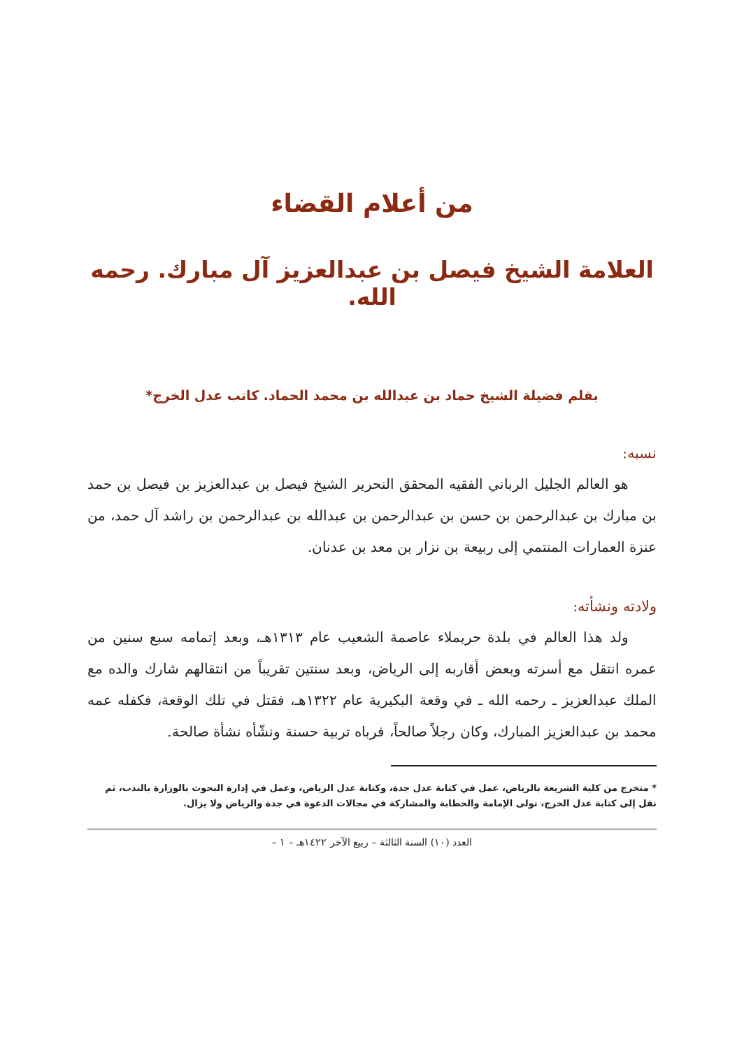من أعلام القضاء
العلامة الشيخ فيصل بن عبدالعزيز آل مبارك. رحمه الله.
بقلم فضيلة الشيخ حماد بن عبدالله بن محمد الحماد. كاتب عدل الخرج*
نسبه:
هو العالم الجليل الرباني الفقيه المحقق النحرير الشيخ فيصل بن عبدالعزيز بن فيصل بن حمد بن مبارك بن عبدالرحمن بن حسن بن عبدالرحمن بن عبدالله بن عبدالرحمن بن راشد آل حمد، من عنزة العمارات المنتمي إلى ربيعة بن نزار بن معد بن عدنان.
ولادته ونشأته:
ولد هذا العالم في بلدة حريملاء عاصمة الشعيب عام ١٣١٣هـ، وبعد إتمامه سبع سنين من عمره انتقل مع أسرته وبعض أقاربه إلى الرياض، وبعد سنتين تقريباً من انتقالهم شارك والده مع الملك عبدالعزيز ـ رحمه الله ـ في وقعة البكيرية عام ١٣٢٢هـ، فقتل في تلك الوقعة، فكفله عمه محمد بن عبدالعزيز المبارك، وكان رجلاً صالحاً، فرباه تربية حسنة ونشّأه نشأة صالحة.
* متخرج من كلية الشريعة بالرياض، عمل في كتابة عدل جدة، وكتابة عدل الرياض، وعمل في إدارة البحوث بالوزارة بالندب، ثم نقل إلى كتابة عدل الخرج، تولى الإمامة والخطابة والمشاركة في مجالات الدعوة في جدة والرياض ولا يزال.
العدد (١٠) السنة الثالثة – ربيع الآخر ١٤٢٢هـ – ١ –